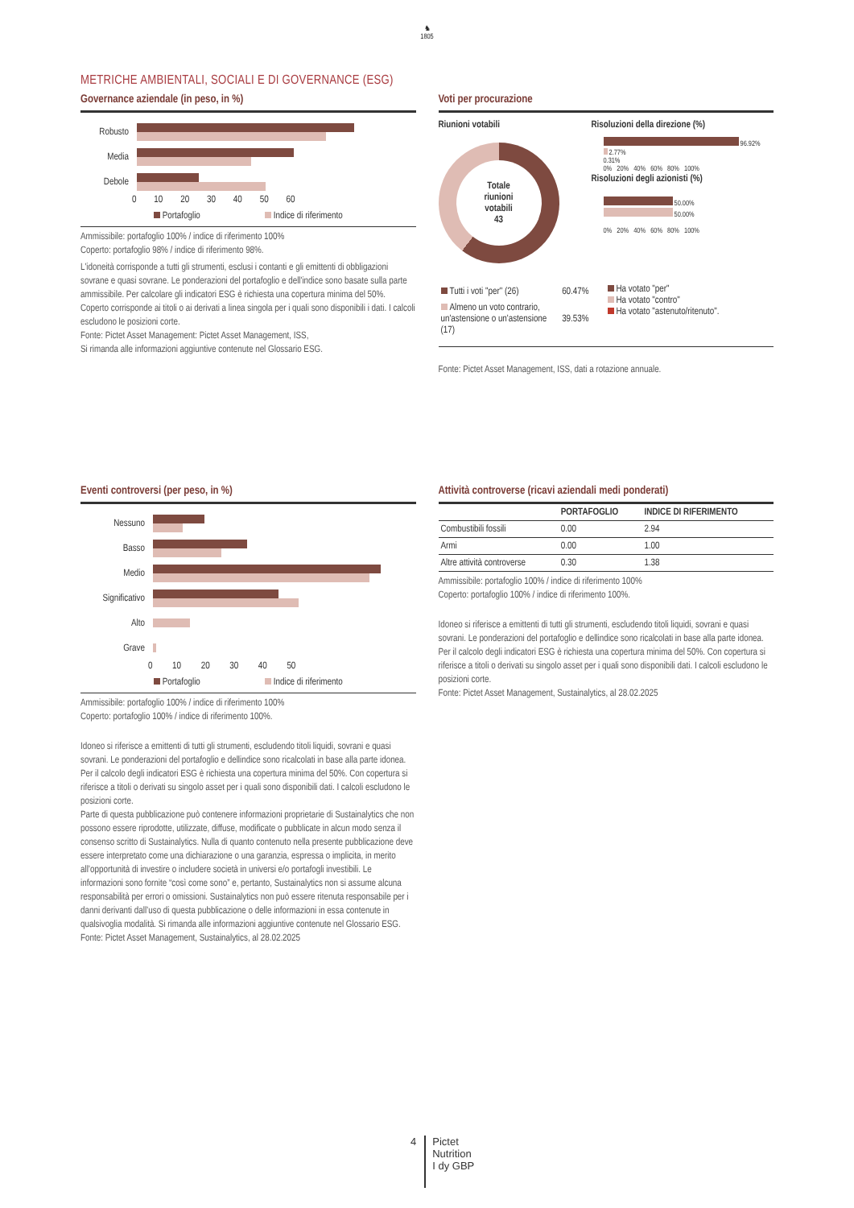♞
1805
METRICHE AMBIENTALI, SOCIALI E DI GOVERNANCE (ESG)
Governance aziendale (in peso, in %)
Robusto
Media
Debole
0 10 20 30 40 50 60
Portafoglio Indice di riferimento
Ammissibile: portafoglio 100% / indice di riferimento 100%
Coperto: portafoglio 98% / indice di riferimento 98%.
L'idoneità corrisponde a tutti gli strumenti, esclusi i contanti e gli emittenti di obbligazioni sovrane e quasi sovrane. Le ponderazioni del portafoglio e dell'indice sono basate sulla parte ammissibile. Per calcolare gli indicatori ESG è richiesta una copertura minima del 50%. Coperto corrisponde ai titoli o ai derivati a linea singola per i quali sono disponibili i dati. I calcoli escludono le posizioni corte.
Fonte: Pictet Asset Management: Pictet Asset Management, ISS,
Si rimanda alle informazioni aggiuntive contenute nel Glossario ESG.
Voti per procurazione
Riunioni votabili
Totale
riunioni
votabili
43
Risoluzioni della direzione (%)
96.92%
2.77%
0.31%
0% 20% 40% 60% 80% 100%
Risoluzioni degli azionisti (%)
50.00%
50.00%
0% 20% 40% 60% 80% 100%
| Tutti i voti "per" (26) | 60.47% |
| Almeno un voto contrario, un'astensione o un'astensione (17) | 39.53% |
Ha votato "per"
Ha votato "contro"
Ha votato "astenuto/ritenuto".
Fonte: Pictet Asset Management, ISS, dati a rotazione annuale.
Eventi controversi (per peso, in %)
Nessuno
Basso
Medio
Significativo
Alto
Grave
0 10 20 30 40 50
Portafoglio Indice di riferimento
Ammissibile: portafoglio 100% / indice di riferimento 100%
Coperto: portafoglio 100% / indice di riferimento 100%.
Idoneo si riferisce a emittenti di tutti gli strumenti, escludendo titoli liquidi, sovrani e quasi sovrani. Le ponderazioni del portafoglio e dellindice sono ricalcolati in base alla parte idonea. Per il calcolo degli indicatori ESG è richiesta una copertura minima del 50%. Con copertura si riferisce a titoli o derivati su singolo asset per i quali sono disponibili dati. I calcoli escludono le posizioni corte.
Parte di questa pubblicazione può contenere informazioni proprietarie di Sustainalytics che non possono essere riprodotte, utilizzate, diffuse, modificate o pubblicate in alcun modo senza il consenso scritto di Sustainalytics. Nulla di quanto contenuto nella presente pubblicazione deve essere interpretato come una dichiarazione o una garanzia, espressa o implicita, in merito all’opportunità di investire o includere società in universi e/o portafogli investibili. Le informazioni sono fornite “così come sono” e, pertanto, Sustainalytics non si assume alcuna responsabilità per errori o omissioni. Sustainalytics non può essere ritenuta responsabile per i danni derivanti dall’uso di questa pubblicazione o delle informazioni in essa contenute in qualsivoglia modalità. Si rimanda alle informazioni aggiuntive contenute nel Glossario ESG.
Fonte: Pictet Asset Management, Sustainalytics, al 28.02.2025
Attività controverse (ricavi aziendali medi ponderati)
| | PORTAFOGLIO | INDICE DI RIFERIMENTO |
| --- | --- | --- |
| Combustibili fossili | 0.00 | 2.94 |
| Armi | 0.00 | 1.00 |
| Altre attività controverse | 0.30 | 1.38 |
Ammissibile: portafoglio 100% / indice di riferimento 100%
Coperto: portafoglio 100% / indice di riferimento 100%.
Idoneo si riferisce a emittenti di tutti gli strumenti, escludendo titoli liquidi, sovrani e quasi sovrani. Le ponderazioni del portafoglio e dellindice sono ricalcolati in base alla parte idonea. Per il calcolo degli indicatori ESG è richiesta una copertura minima del 50%. Con copertura si riferisce a titoli o derivati su singolo asset per i quali sono disponibili dati. I calcoli escludono le posizioni corte.
Fonte: Pictet Asset Management, Sustainalytics, al 28.02.2025
4 Pictet
Nutrition
I dy GBP